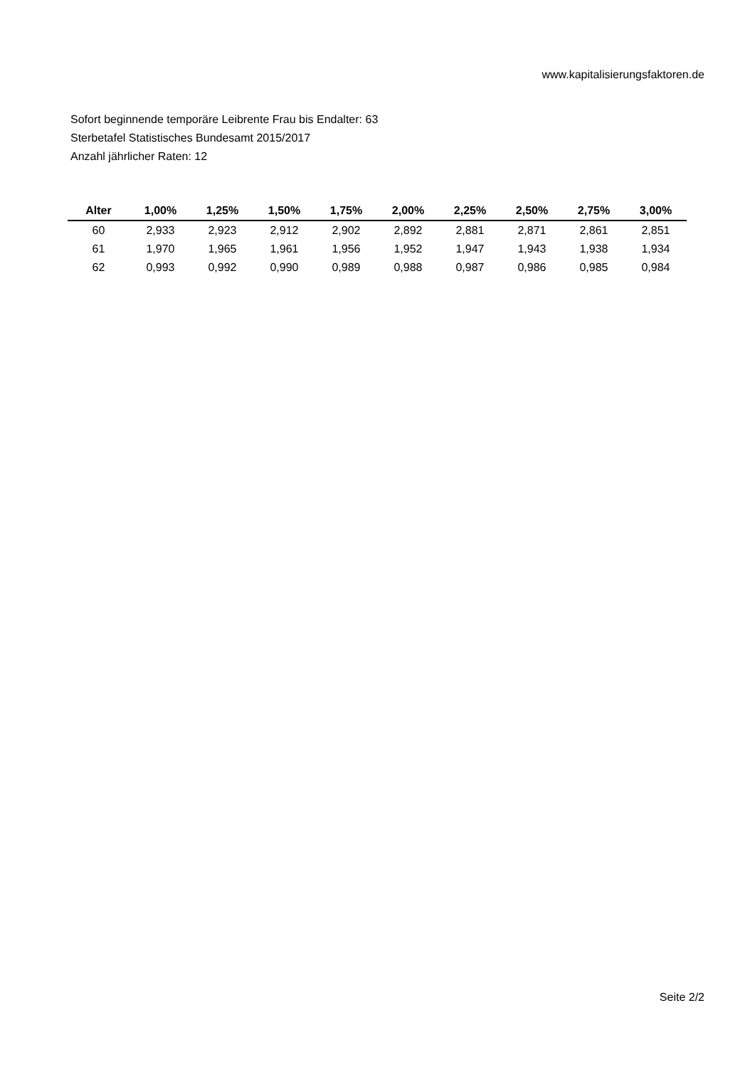www.kapitalisierungsfaktoren.de
Sofort beginnende temporäre Leibrente Frau bis Endalter: 63
Sterbetafel Statistisches Bundesamt 2015/2017
Anzahl jährlicher Raten: 12
| Alter | 1,00% | 1,25% | 1,50% | 1,75% | 2,00% | 2,25% | 2,50% | 2,75% | 3,00% |
| --- | --- | --- | --- | --- | --- | --- | --- | --- | --- |
| 60 | 2,933 | 2,923 | 2,912 | 2,902 | 2,892 | 2,881 | 2,871 | 2,861 | 2,851 |
| 61 | 1,970 | 1,965 | 1,961 | 1,956 | 1,952 | 1,947 | 1,943 | 1,938 | 1,934 |
| 62 | 0,993 | 0,992 | 0,990 | 0,989 | 0,988 | 0,987 | 0,986 | 0,985 | 0,984 |
Seite 2/2